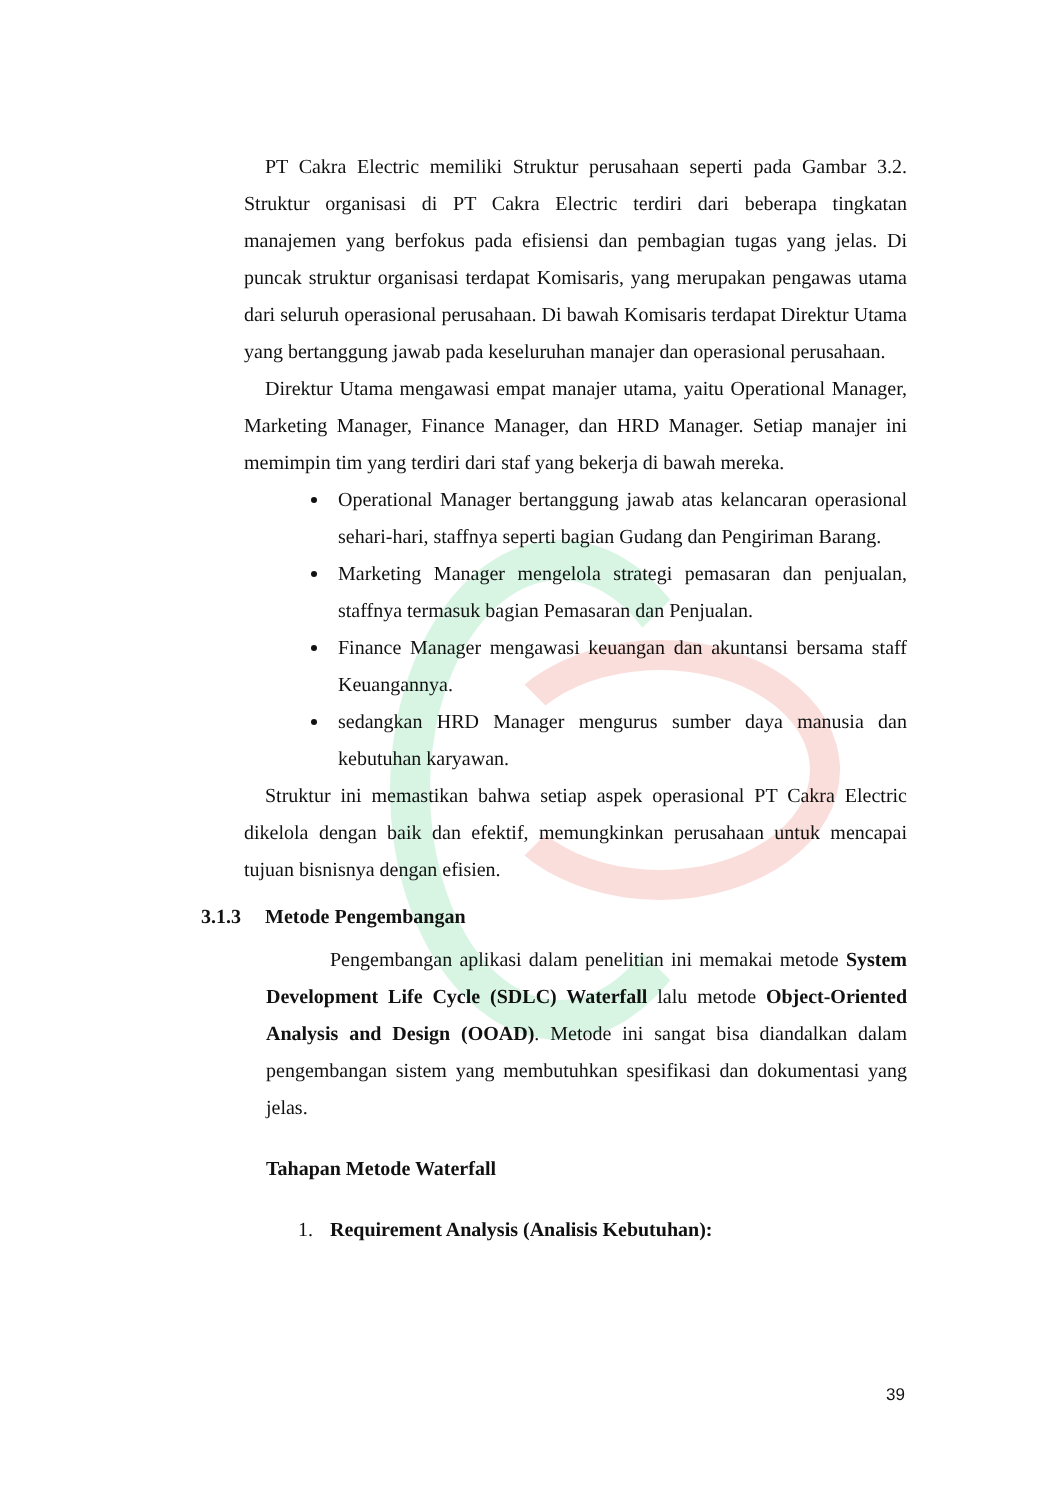PT Cakra Electric memiliki Struktur perusahaan seperti pada Gambar 3.2. Struktur organisasi di PT Cakra Electric terdiri dari beberapa tingkatan manajemen yang berfokus pada efisiensi dan pembagian tugas yang jelas. Di puncak struktur organisasi terdapat Komisaris, yang merupakan pengawas utama dari seluruh operasional perusahaan. Di bawah Komisaris terdapat Direktur Utama yang bertanggung jawab pada keseluruhan manajer dan operasional perusahaan.
Direktur Utama mengawasi empat manajer utama, yaitu Operational Manager, Marketing Manager, Finance Manager, dan HRD Manager. Setiap manajer ini memimpin tim yang terdiri dari staf yang bekerja di bawah mereka.
Operational Manager bertanggung jawab atas kelancaran operasional sehari-hari, staffnya seperti bagian Gudang dan Pengiriman Barang.
Marketing Manager mengelola strategi pemasaran dan penjualan, staffnya termasuk bagian Pemasaran dan Penjualan.
Finance Manager mengawasi keuangan dan akuntansi bersama staff Keuangannya.
sedangkan HRD Manager mengurus sumber daya manusia dan kebutuhan karyawan.
Struktur ini memastikan bahwa setiap aspek operasional PT Cakra Electric dikelola dengan baik dan efektif, memungkinkan perusahaan untuk mencapai tujuan bisnisnya dengan efisien.
3.1.3 Metode Pengembangan
Pengembangan aplikasi dalam penelitian ini memakai metode System Development Life Cycle (SDLC) Waterfall lalu metode Object-Oriented Analysis and Design (OOAD). Metode ini sangat bisa diandalkan dalam pengembangan sistem yang membutuhkan spesifikasi dan dokumentasi yang jelas.
Tahapan Metode Waterfall
1. Requirement Analysis (Analisis Kebutuhan):
39